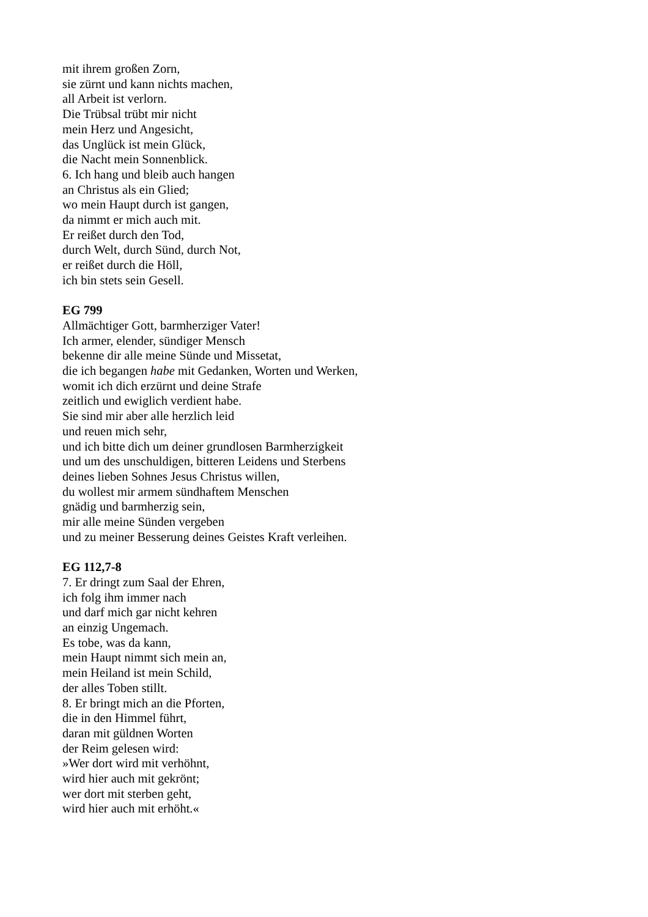mit ihrem großen Zorn,
sie zürnt und kann nichts machen,
all Arbeit ist verlorn.
Die Trübsal trübt mir nicht
mein Herz und Angesicht,
das Unglück ist mein Glück,
die Nacht mein Sonnenblick.
6. Ich hang und bleib auch hangen
an Christus als ein Glied;
wo mein Haupt durch ist gangen,
da nimmt er mich auch mit.
Er reißet durch den Tod,
durch Welt, durch Sünd, durch Not,
er reißet durch die Höll,
ich bin stets sein Gesell.
EG 799
Allmächtiger Gott, barmherziger Vater!
Ich armer, elender, sündiger Mensch
bekenne dir alle meine Sünde und Missetat,
die ich begangen habe mit Gedanken, Worten und Werken,
womit ich dich erzürnt und deine Strafe
zeitlich und ewiglich verdient habe.
Sie sind mir aber alle herzlich leid
und reuen mich sehr,
und ich bitte dich um deiner grundlosen Barmherzigkeit
und um des unschuldigen, bitteren Leidens und Sterbens
deines lieben Sohnes Jesus Christus willen,
du wollest mir armem sündhaftem Menschen
gnädig und barmherzig sein,
mir alle meine Sünden vergeben
und zu meiner Besserung deines Geistes Kraft verleihen.
EG 112,7-8
7. Er dringt zum Saal der Ehren,
ich folg ihm immer nach
und darf mich gar nicht kehren
an einzig Ungemach.
Es tobe, was da kann,
mein Haupt nimmt sich mein an,
mein Heiland ist mein Schild,
der alles Toben stillt.
8. Er bringt mich an die Pforten,
die in den Himmel führt,
daran mit güldnen Worten
der Reim gelesen wird:
»Wer dort wird mit verhöhnt,
wird hier auch mit gekrönt;
wer dort mit sterben geht,
wird hier auch mit erhöht.«